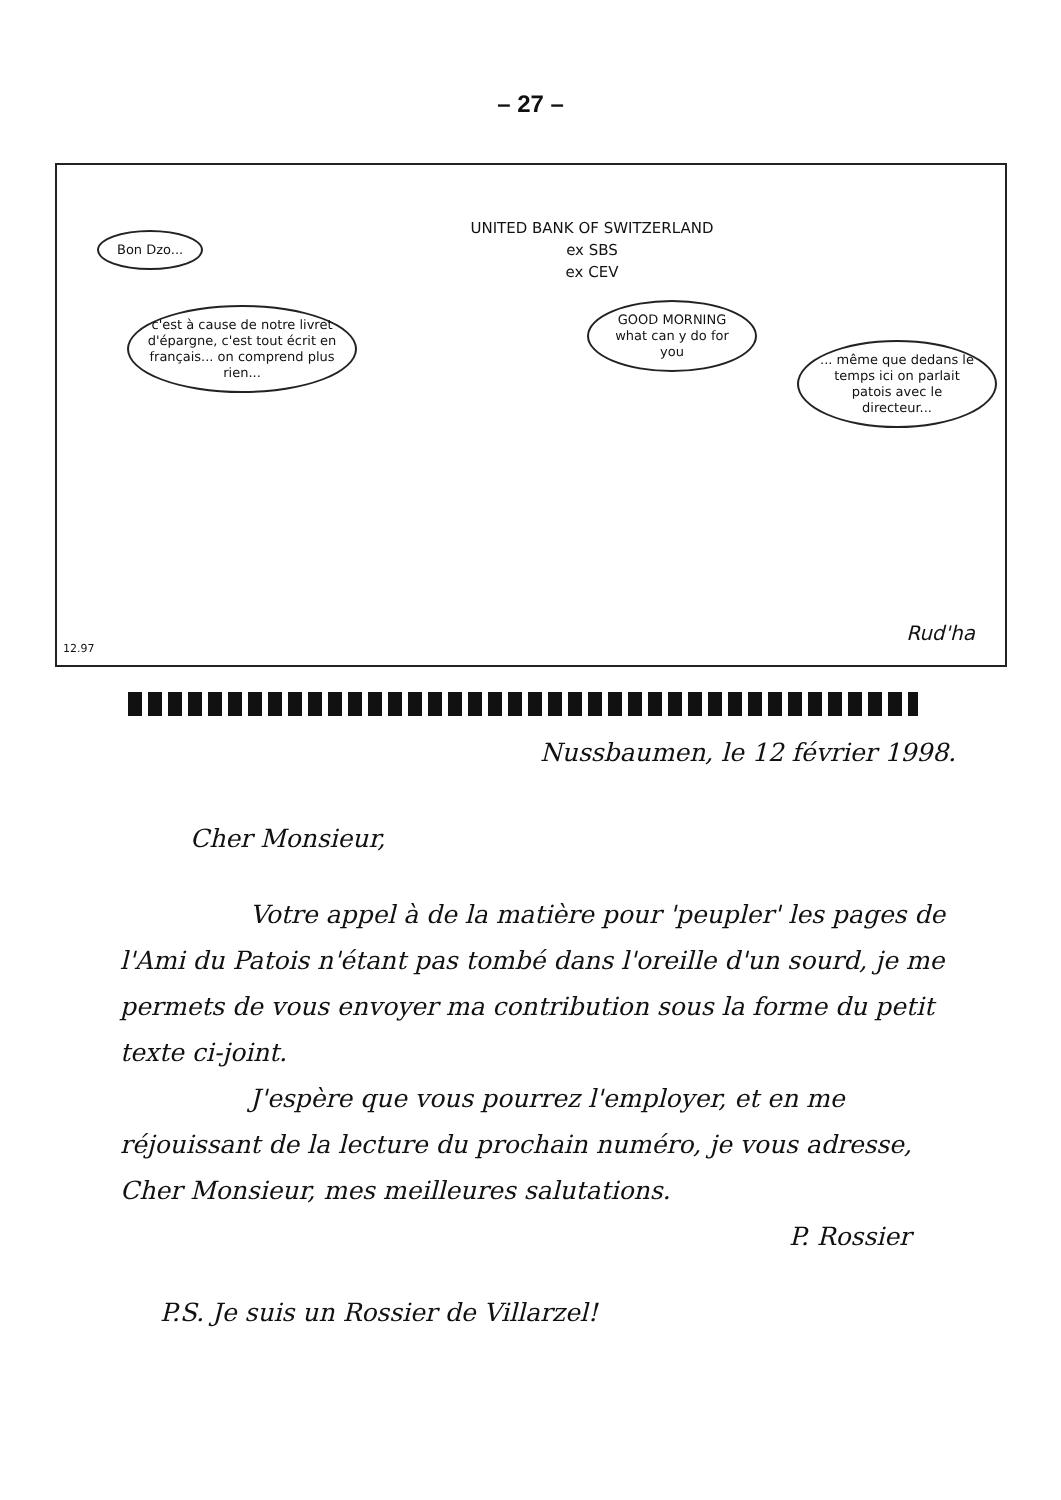– 27 –
UNITED BANK OF SWITZERLAND
ex SBS
ex CEV
Bon Dzo...
c'est à cause de notre livret d'épargne, c'est tout écrit en français... on comprend plus rien...
GOOD MORNING what can y do for you
... même que dedans le temps ici on parlait patois avec le directeur...
12.97
Rud'ha
Nussbaumen, le 12 février 1998.
Cher Monsieur,
Votre appel à de la matière pour 'peupler' les pages de l'Ami du Patois n'étant pas tombé dans l'oreille d'un sourd, je me permets de vous envoyer ma contribution sous la forme du petit texte ci-joint.
J'espère que vous pourrez l'employer, et en me réjouissant de la lecture du prochain numéro, je vous adresse, Cher Monsieur, mes meilleures salutations.
P. Rossier
P.S. Je suis un Rossier de Villarzel!